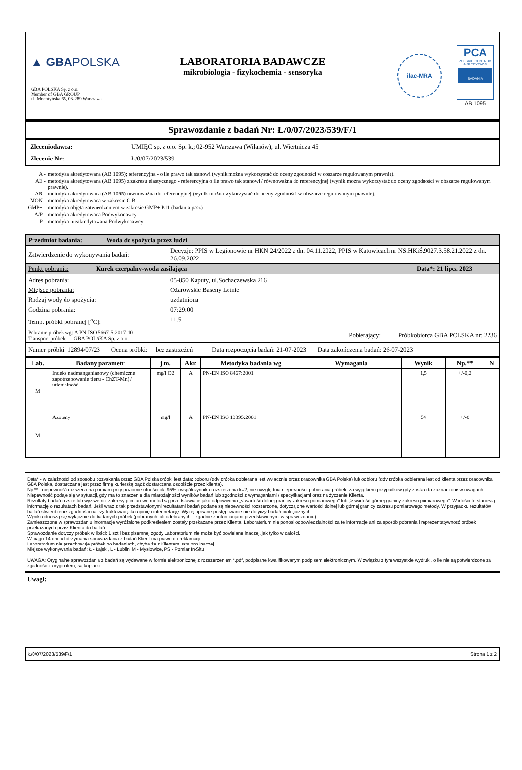▲ GBAPOLSKA
GBA POLSKA Sp. z o.o.
Member of GBA GROUP
ul. Mochtyńska 65, 03-289 Warszawa
LABORATORIA BADAWCZE
mikrobiologia - fizykochemia - sensoryka
ilac-MRA
PCA
POLSKIE CENTRUM AKREDYTACJI
BADANIA
AB 1095
Sprawozdanie z badań Nr: Ł/0/07/2023/539/F/1
Zleceniodawca: UMIĘC sp. z o.o. Sp. k.; 02-952 Warszawa (Wilanów), ul. Wiertnicza 45
Zlecenie Nr: Ł/0/07/2023/539
| A - | metodyka akredytowana (AB 1095); referencyjna - o ile prawo tak stanowi (wynik można wykorzystać do oceny zgodności w obszarze regulowanym prawnie). |
| AE - | metodyka akredytowana (AB 1095) z zakresu elastycznego - referencyjna o ile prawo tak stanowi / równoważna do referencyjnej (wynik można wykorzystać do oceny zgodności w obszarze regulowanym prawnie). |
| AR - | metodyka akredytowana (AB 1095) równoważna do referencyjnej (wynik można wykorzystać do oceny zgodności w obszarze regulowanym prawnie). |
| MON - | metodyka akredytowana w zakresie OiB |
| GMP+ - | metodyka objęta zatwierdzeniem w zakresie GMP+ B11 (badania pasz) |
| A/P - | metodyka akredytowana Podwykonawcy |
| P - | metodyka nieakredytowana Podwykonawcy |
| Przedmiot badania: Woda do spożycia przez ludzi | |
| Zatwierdzenie do wykonywania badań: | Decyzje: PPIS w Legionowie nr HKN 24/2022 z dn. 04.11.2022, PPIS w Katowicach nr NS.HKiŚ.9027.3.58.21.2022 z dn. 26.09.2022 |
| Punkt pobrania: Kurek czerpalny-woda zasilająca Data*: 21 lipca 2023 | |
| Adres pobrania: Miejsce pobrania: Rodzaj wody do spożycia: Godzina pobrania: Temp. próbki pobranej [<sup>o</sup>C]: | 05-850 Kaputy, ul.Sochaczewska 216 Ożarowskie Baseny Letnie uzdatniona 07:29:00 11.5 |
| Pobranie próbek wg: A PN-ISO 5667-5:2017-10 Transport próbek: GBA POLSKA Sp. z o.o. Pobierający: Próbkobiorca GBA POLSKA nr: 2236 | |
| Numer próbki: 12894/07/23 Ocena próbki: bez zastrzeżeń Data rozpoczęcia badań: 21-07-2023 Data zakończenia badań: 26-07-2023 | |
| Lab. | Badany parametr | j.m. | Akr. | Metodyka badania wg | Wymagania | Wynik | Np.** | N |
| --- | --- | --- | --- | --- | --- | --- | --- | --- |
| M | Indeks nadmanganianowy (chemiczne zapotrzebowanie tlenu - ChZT-Mn) / utlenialność | mg/l O2 | A | PN-EN ISO 8467:2001 | | 1,5 | +/-0,2 | |
| M | Azotany | mg/l | A | PN-EN ISO 13395:2001 | | 54 | +/-8 | |
Data* - w zależności od sposobu pozyskania przez GBA Polska próbki jest datą: poboru (gdy próbka pobierana jest wyłącznie przez pracownika GBA Polska) lub odbioru (gdy próbka odbierana jest od klienta przez pracownika GBA Polska, dostarczana jest przez firmę kurierską bądź dostarczana osobiście przez klienta).
Np.** - niepewność rozszerzona pomiaru przy poziomie ufności ok. 95% i współczynniku rozszerzenia k=2, nie uwzględnia niepewności pobierania próbek, za wyjątkiem przypadków gdy zostało to zaznaczone w uwagach.
Niepewność podaje się w sytuacji, gdy ma to znaczenie dla miarodajności wyników badań lub zgodności z wymaganiami / specyfikacjami oraz na życzenie Klienta.
Rezultaty badań niższe lub wyższe niż zakresy pomiarowe metod są przedstawiane jako odpowiednio „< wartość dolnej granicy zakresu pomiarowego” lub „> wartość górnej granicy zakresu pomiarowego”. Wartości te stanowią informację o rezultatach badań. Jeśli wraz z tak przedstawionymi rezultatami badań podane są niepewności rozszerzone, dotyczą one wartości dolnej lub górnej granicy zakresu pomiarowego metody. W przypadku rezultatów badań stwierdzenie zgodności należy traktować jako opinię i interpretację. Wyżej opisane postępowanie nie dotyczy badań biologicznych.
Wyniki odnoszą się wyłącznie do badanych próbek (pobranych lub odebranych – zgodnie z informacjami przedstawionymi w sprawozdaniu).
Zamieszczone w sprawozdaniu informacje wyróżnione podkreśleniem zostały przekazane przez Klienta. Laboratorium nie ponosi odpowiedzialności za te informacje ani za sposób pobrania i reprezentatywność próbek przekazanych przez Klienta do badań.
Sprawozdanie dotyczy próbek w ilości: 1 szt i bez pisemnej zgody Laboratorium nie może być powielane inaczej, jak tylko w całości.
W ciągu 14 dni od otrzymania sprawozdania z badań Klient ma prawo do reklamacji.
Laboratorium nie przechowuje próbek po badaniach, chyba że z Klientem ustalono inaczej
Miejsce wykonywania badań: Ł - Łajski, L - Lublin, M - Mysłowice, PS - Pomiar In-Situ
UWAGA: Oryginalne sprawozdania z badań są wydawane w formie elektronicznej z rozszerzeniem *.pdf, podpisane kwalifikowanym podpisem elektronicznym. W związku z tym wszystkie wydruki, o ile nie są potwierdzone za zgodność z oryginałem, są kopiami.
Uwagi:
Ł/0/07/2023/539/F/1 Strona 1 z 2